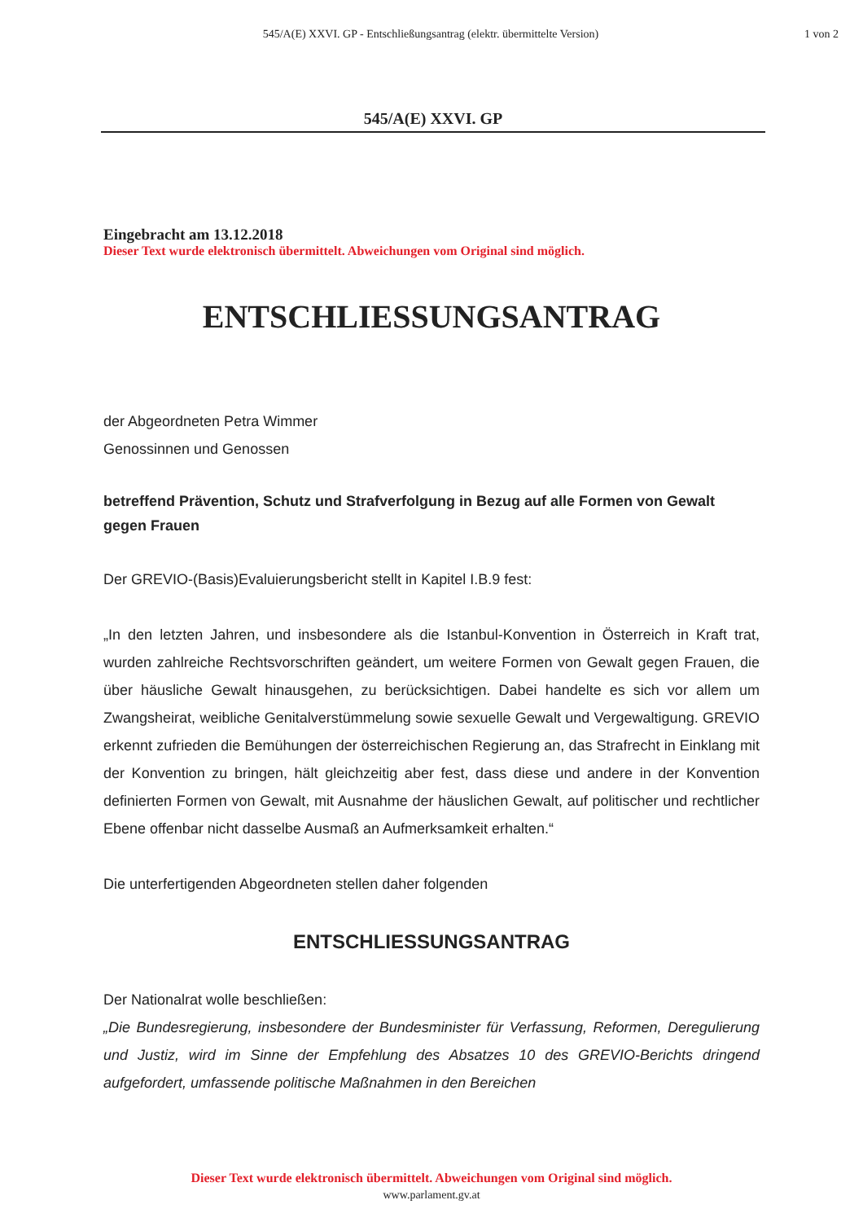545/A(E) XXVI. GP - Entschließungsantrag (elektr. übermittelte Version)
1 von 2
545/A(E) XXVI. GP
Eingebracht am 13.12.2018
Dieser Text wurde elektronisch übermittelt. Abweichungen vom Original sind möglich.
ENTSCHLIESSUNGSANTRAG
der Abgeordneten Petra Wimmer
Genossinnen und Genossen
betreffend Prävention, Schutz und Strafverfolgung in Bezug auf alle Formen von Gewalt gegen Frauen
Der GREVIO-(Basis)Evaluierungsbericht stellt in Kapitel I.B.9 fest:
„In den letzten Jahren, und insbesondere als die Istanbul-Konvention in Österreich in Kraft trat, wurden zahlreiche Rechtsvorschriften geändert, um weitere Formen von Gewalt gegen Frauen, die über häusliche Gewalt hinausgehen, zu berücksichtigen. Dabei handelte es sich vor allem um Zwangsheirat, weibliche Genitalverstümmelung sowie sexuelle Gewalt und Vergewaltigung. GREVIO erkennt zufrieden die Bemühungen der österreichischen Regierung an, das Strafrecht in Einklang mit der Konvention zu bringen, hält gleichzeitig aber fest, dass diese und andere in der Konvention definierten Formen von Gewalt, mit Ausnahme der häuslichen Gewalt, auf politischer und rechtlicher Ebene offenbar nicht dasselbe Ausmaß an Aufmerksamkeit erhalten.“
Die unterfertigenden Abgeordneten stellen daher folgenden
ENTSCHLIESSUNGSANTRAG
Der Nationalrat wolle beschließen:
„Die Bundesregierung, insbesondere der Bundesminister für Verfassung, Reformen, Deregulierung und Justiz, wird im Sinne der Empfehlung des Absatzes 10 des GREVIO-Berichts dringend aufgefordert, umfassende politische Maßnahmen in den Bereichen
Dieser Text wurde elektronisch übermittelt. Abweichungen vom Original sind möglich.
www.parlament.gv.at